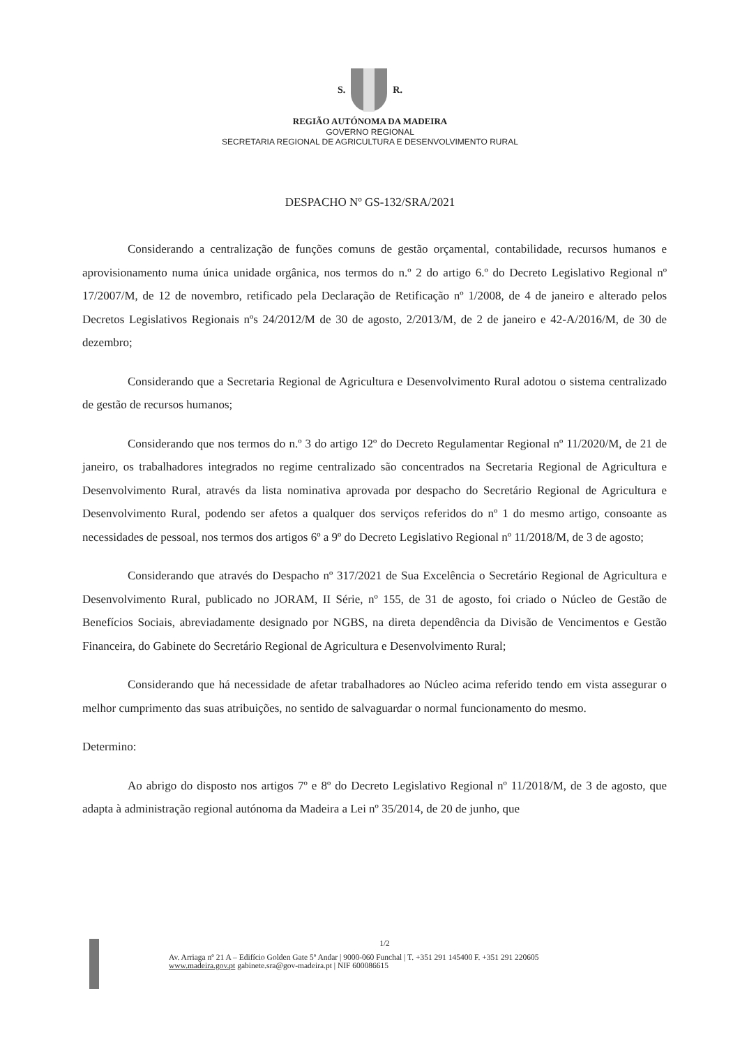S. R.
REGIÃO AUTÓNOMA DA MADEIRA
GOVERNO REGIONAL
SECRETARIA REGIONAL DE AGRICULTURA E DESENVOLVIMENTO RURAL
DESPACHO Nº GS-132/SRA/2021
Considerando a centralização de funções comuns de gestão orçamental, contabilidade, recursos humanos e aprovisionamento numa única unidade orgânica, nos termos do n.º 2 do artigo 6.º do Decreto Legislativo Regional nº 17/2007/M, de 12 de novembro, retificado pela Declaração de Retificação nº 1/2008, de 4 de janeiro e alterado pelos Decretos Legislativos Regionais nºs 24/2012/M de 30 de agosto, 2/2013/M, de 2 de janeiro e 42-A/2016/M, de 30 de dezembro;
Considerando que a Secretaria Regional de Agricultura e Desenvolvimento Rural adotou o sistema centralizado de gestão de recursos humanos;
Considerando que nos termos do n.º 3 do artigo 12º do Decreto Regulamentar Regional nº 11/2020/M, de 21 de janeiro, os trabalhadores integrados no regime centralizado são concentrados na Secretaria Regional de Agricultura e Desenvolvimento Rural, através da lista nominativa aprovada por despacho do Secretário Regional de Agricultura e Desenvolvimento Rural, podendo ser afetos a qualquer dos serviços referidos do nº 1 do mesmo artigo, consoante as necessidades de pessoal, nos termos dos artigos 6º a 9º do Decreto Legislativo Regional nº 11/2018/M, de 3 de agosto;
Considerando que através do Despacho nº 317/2021 de Sua Excelência o Secretário Regional de Agricultura e Desenvolvimento Rural, publicado no JORAM, II Série, nº 155, de 31 de agosto, foi criado o Núcleo de Gestão de Benefícios Sociais, abreviadamente designado por NGBS, na direta dependência da Divisão de Vencimentos e Gestão Financeira, do Gabinete do Secretário Regional de Agricultura e Desenvolvimento Rural;
Considerando que há necessidade de afetar trabalhadores ao Núcleo acima referido tendo em vista assegurar o melhor cumprimento das suas atribuições, no sentido de salvaguardar o normal funcionamento do mesmo.
Determino:
Ao abrigo do disposto nos artigos 7º e 8º do Decreto Legislativo Regional nº 11/2018/M, de 3 de agosto, que adapta à administração regional autónoma da Madeira a Lei nº 35/2014, de 20 de junho, que
1/2
Av. Arriaga nº 21 A – Edifício Golden Gate 5º Andar | 9000-060 Funchal | T. +351 291 145400 F. +351 291 220605
www.madeira.gov.pt gabinete.sra@gov-madeira.pt | NIF 600086615